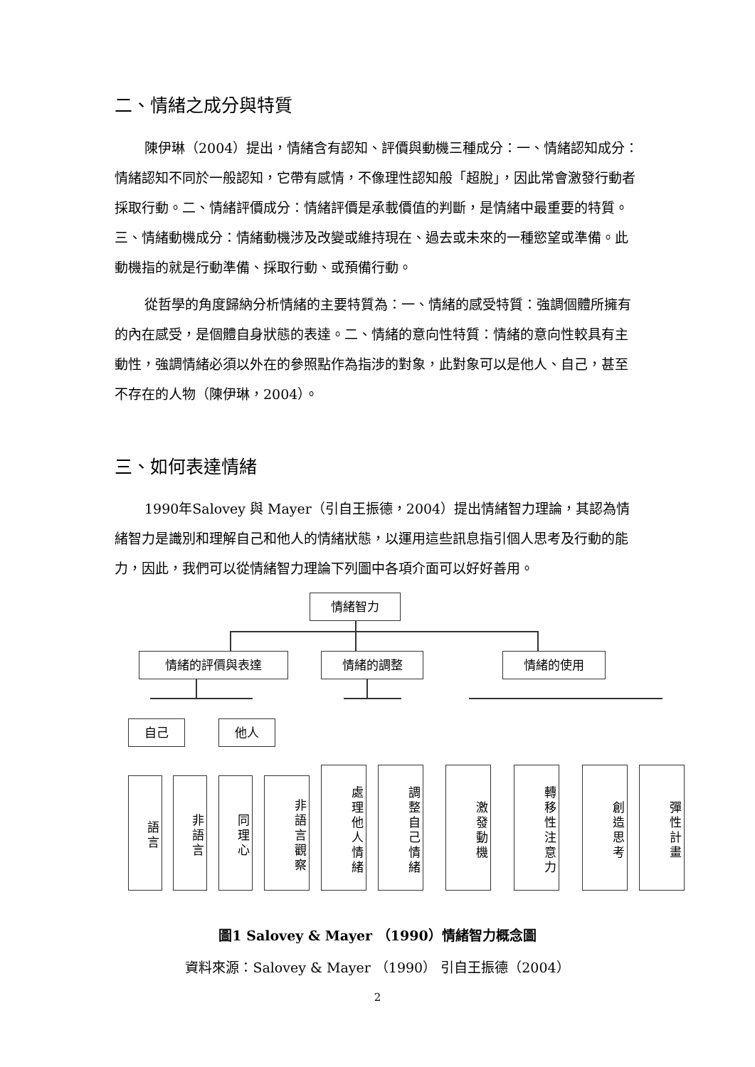二、情緒之成分與特質
陳伊琳（2004）提出，情緒含有認知、評價與動機三種成分：一、情緒認知成分：情緒認知不同於一般認知，它帶有感情，不像理性認知般「超脫」，因此常會激發行動者採取行動。二、情緒評價成分：情緒評價是承載價值的判斷，是情緒中最重要的特質。三、情緒動機成分：情緒動機涉及改變或維持現在、過去或未來的一種慾望或準備。此動機指的就是行動準備、採取行動、或預備行動。
從哲學的角度歸納分析情緒的主要特質為：一、情緒的感受特質：強調個體所擁有的內在感受，是個體自身狀態的表達。二、情緒的意向性特質：情緒的意向性較具有主動性，強調情緒必須以外在的參照點作為指涉的對象，此對象可以是他人、自己，甚至不存在的人物（陳伊琳，2004）。
三、如何表達情緒
1990年Salovey 與 Mayer（引自王振德，2004）提出情緒智力理論，其認為情緒智力是識別和理解自己和他人的情緒狀態，以運用這些訊息指引個人思考及行動的能力，因此，我們可以從情緒智力理論下列圖中各項介面可以好好善用。
情緒智力
情緒的評價與表達 情緒的調整 情緒的使用
自己 他人
語言
非語言
同理心
非語言觀察
處理他人情緒
調整自己情緒
激發動機
轉移性注意力
創造思考
彈性計畫
圖1 Salovey & Mayer （1990）情緒智力概念圖
資料來源：Salovey & Mayer （1990） 引自王振德（2004）
2